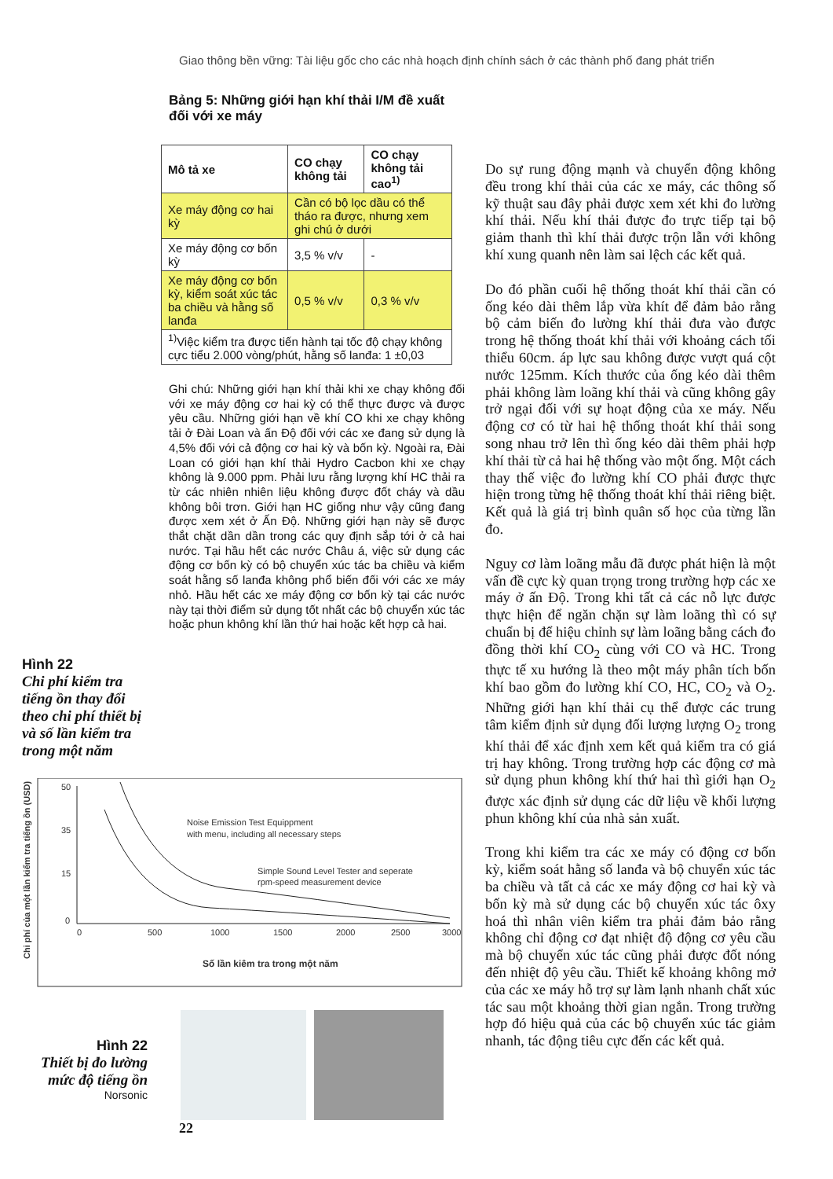Giao thông bền vững: Tài liệu gốc cho các nhà hoạch định chính sách ở các thành phố đang phát triển
Bảng 5: Những giới hạn khí thải I/M đề xuất đối với xe máy
| Mô tả xe | CO chạy không tải | CO chạy không tải cao<sup>1)</sup> |
| --- | --- | --- |
| Xe máy động cơ hai kỳ | Cần có bộ lọc dầu có thể tháo ra được, nhưng xem ghi chú ở dưới | |
| Xe máy động cơ bốn kỳ | 3,5 % v/v | - |
| Xe máy động cơ bốn kỳ, kiểm soát xúc tác ba chiều và hằng số lanđa | 0,5 % v/v | 0,3 % v/v |
| <sup>1)</sup> Việc kiểm tra được tiến hành tại tốc độ chạy không cực tiểu 2.000 vòng/phút, hằng số lanđa: 1 ±0,03 | | |
Ghi chú: Những giới hạn khí thải khi xe chạy không đối với xe máy động cơ hai kỳ có thể thực được và được yêu cầu. Những giới hạn về khí CO khi xe chạy không tải ở Đài Loan và ấn Độ đối với các xe đang sử dụng là 4,5% đối với cả động cơ hai kỳ và bốn kỳ. Ngoài ra, Đài Loan có giới hạn khí thải Hydro Cacbon khi xe chạy không là 9.000 ppm. Phải lưu rằng lượng khí HC thải ra từ các nhiên nhiên liệu không được đốt cháy và dầu không bôi trơn. Giới hạn HC giống như vậy cũng đang được xem xét ở Ấn Độ. Những giới hạn này sẽ được thắt chặt dần dần trong các quy định sắp tới ở cả hai nước. Tại hầu hết các nước Châu á, việc sử dụng các động cơ bốn kỳ có bộ chuyển xúc tác ba chiều và kiểm soát hằng số lanđa không phổ biến đối với các xe máy nhỏ. Hầu hết các xe máy động cơ bốn kỳ tại các nước này tại thời điểm sử dụng tốt nhất các bộ chuyển xúc tác hoặc phun không khí lần thứ hai hoặc kết hợp cả hai.
Hình 22
Chi phí kiểm tra tiếng ồn thay đổi theo chi phí thiết bị và số lần kiểm tra trong một năm
50
35
15
0
0
500
1000
1500
2000
2500
3000
Noise Emission Test Equippment
with menu, including all necessary steps
Simple Sound Level Tester and seperate
rpm-speed measurement device
Số lần kiêm tra trong một năm
Chi phí của một lần kiểm tra tiếng ồn (USD)
Hình 22
Thiết bị đo lường mức độ tiếng ồn
Norsonic
22
Do sự rung động mạnh và chuyển động không đều trong khí thải của các xe máy, các thông số kỹ thuật sau đây phải được xem xét khi đo lường khí thải. Nếu khí thải được đo trực tiếp tại bộ giảm thanh thì khí thải được trộn lẫn với không khí xung quanh nên làm sai lệch các kết quả.
Do đó phần cuối hệ thống thoát khí thải cần có ống kéo dài thêm lắp vừa khít để đảm bảo rằng bộ cảm biến đo lường khí thải đưa vào được trong hệ thống thoát khí thải với khoảng cách tối thiểu 60cm. áp lực sau không được vượt quá cột nước 125mm. Kích thước của ống kéo dài thêm phải không làm loãng khí thải và cũng không gây trở ngại đối với sự hoạt động của xe máy. Nếu động cơ có từ hai hệ thống thoát khí thải song song nhau trở lên thì ống kéo dài thêm phải hợp khí thải từ cả hai hệ thống vào một ống. Một cách thay thế việc đo lường khí CO phải được thực hiện trong từng hệ thống thoát khí thải riêng biệt. Kết quả là giá trị bình quân số học của từng lần đo.
Nguy cơ làm loãng mẫu đã được phát hiện là một vấn đề cực kỳ quan trọng trong trường hợp các xe máy ở ấn Độ. Trong khi tất cả các nỗ lực được thực hiện để ngăn chặn sự làm loãng thì có sự chuẩn bị để hiệu chỉnh sự làm loãng bằng cách đo đồng thời khí CO<sub>2</sub> cùng với CO và HC. Trong thực tế xu hướng là theo một máy phân tích bốn khí bao gồm đo lường khí CO, HC, CO<sub>2</sub> và O<sub>2</sub>. Những giới hạn khí thải cụ thể được các trung tâm kiểm định sử dụng đối lượng lượng O<sub>2</sub> trong khí thải để xác định xem kết quả kiểm tra có giá trị hay không. Trong trường hợp các động cơ mà sử dụng phun không khí thứ hai thì giới hạn O<sub>2</sub> được xác định sử dụng các dữ liệu về khối lượng phun không khí của nhà sản xuất.
Trong khi kiểm tra các xe máy có động cơ bốn kỳ, kiểm soát hằng số lanđa và bộ chuyển xúc tác ba chiều và tất cả các xe máy động cơ hai kỳ và bốn kỳ mà sử dụng các bộ chuyển xúc tác ôxy hoá thì nhân viên kiểm tra phải đảm bảo rằng không chỉ động cơ đạt nhiệt độ động cơ yêu cầu mà bộ chuyển xúc tác cũng phải được đốt nóng đến nhiệt độ yêu cầu. Thiết kế khoảng không mở của các xe máy hỗ trợ sự làm lạnh nhanh chất xúc tác sau một khoảng thời gian ngắn. Trong trường hợp đó hiệu quả của các bộ chuyển xúc tác giảm nhanh, tác động tiêu cực đến các kết quả.